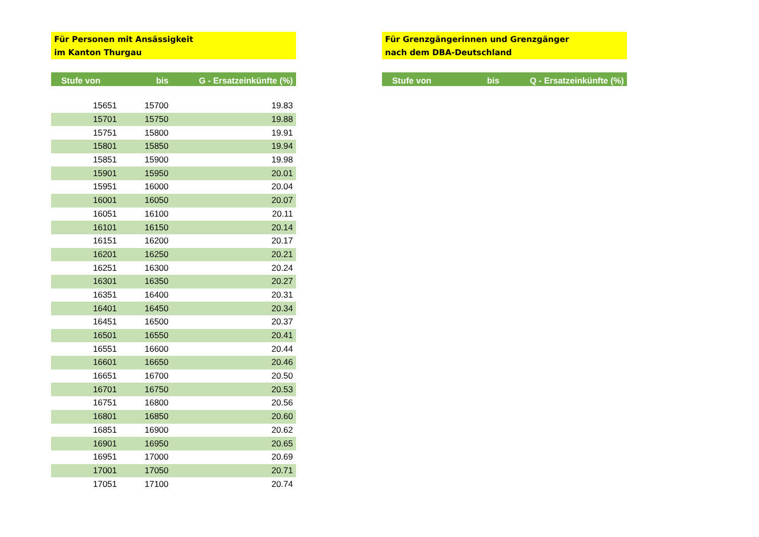Für Personen mit Ansässigkeit
im Kanton Thurgau
| Stufe von | bis | G - Ersatzeinkünfte (%) |
| --- | --- | --- |
| 15651 | 15700 | 19.83 |
| 15701 | 15750 | 19.88 |
| 15751 | 15800 | 19.91 |
| 15801 | 15850 | 19.94 |
| 15851 | 15900 | 19.98 |
| 15901 | 15950 | 20.01 |
| 15951 | 16000 | 20.04 |
| 16001 | 16050 | 20.07 |
| 16051 | 16100 | 20.11 |
| 16101 | 16150 | 20.14 |
| 16151 | 16200 | 20.17 |
| 16201 | 16250 | 20.21 |
| 16251 | 16300 | 20.24 |
| 16301 | 16350 | 20.27 |
| 16351 | 16400 | 20.31 |
| 16401 | 16450 | 20.34 |
| 16451 | 16500 | 20.37 |
| 16501 | 16550 | 20.41 |
| 16551 | 16600 | 20.44 |
| 16601 | 16650 | 20.46 |
| 16651 | 16700 | 20.50 |
| 16701 | 16750 | 20.53 |
| 16751 | 16800 | 20.56 |
| 16801 | 16850 | 20.60 |
| 16851 | 16900 | 20.62 |
| 16901 | 16950 | 20.65 |
| 16951 | 17000 | 20.69 |
| 17001 | 17050 | 20.71 |
| 17051 | 17100 | 20.74 |
Für Grenzgängerinnen und Grenzgänger
nach dem DBA-Deutschland
| Stufe von | bis | Q - Ersatzeinkünfte (%) |
| --- | --- | --- |